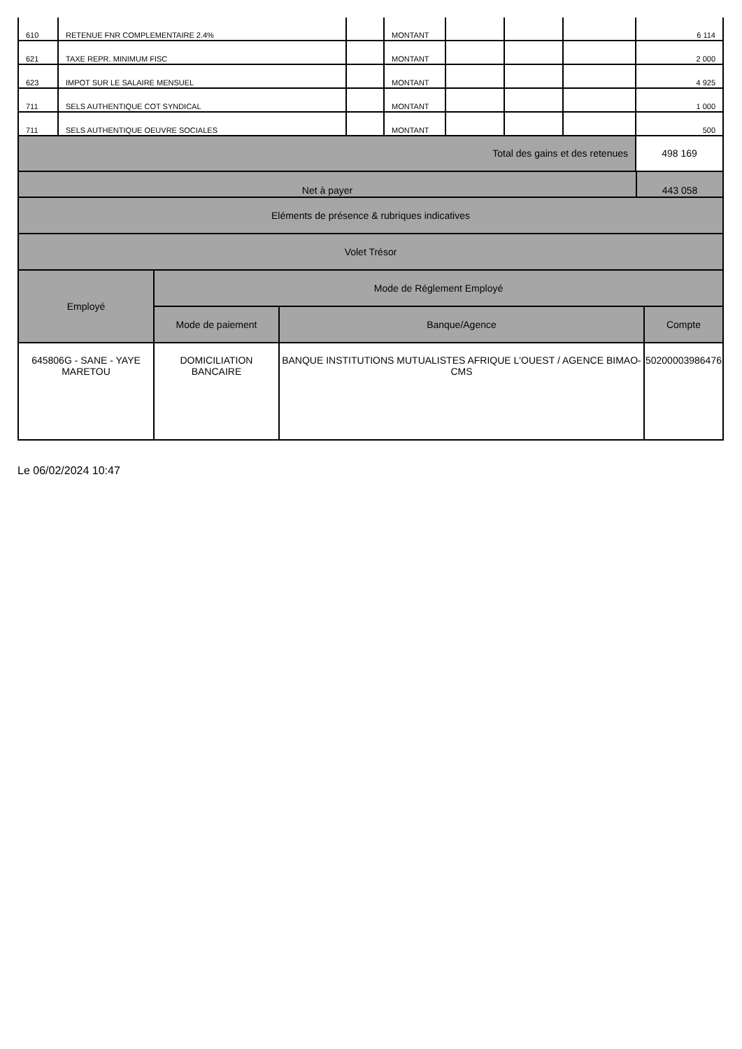| 610 | RETENUE FNR COMPLEMENTAIRE 2.4% | | MONTANT | | | | 6 114 |
| 621 | TAXE REPR. MINIMUM FISC | | MONTANT | | | | 2 000 |
| 623 | IMPOT SUR LE SALAIRE MENSUEL | | MONTANT | | | | 4 925 |
| 711 | SELS AUTHENTIQUE COT SYNDICAL | | MONTANT | | | | 1 000 |
| 711 | SELS AUTHENTIQUE OEUVRE SOCIALES | | MONTANT | | | | 500 |
| Total des gains et des retenues | | | | | | | 498 169 |
| Net à payer | 443 058 |
| Eléments de présence & rubriques indicatives |
| Volet Trésor |
| Employé | Mode de Réglement Employé | | |
| --- | --- | --- | --- |
| | Mode de paiement | Banque/Agence | Compte |
| 645806G - SANE - YAYE MARETOU | DOMICILIATION BANCAIRE | BANQUE INSTITUTIONS MUTUALISTES AFRIQUE L'OUEST / AGENCE BIMAO-CMS | 50200003986476 |
Le 06/02/2024 10:47